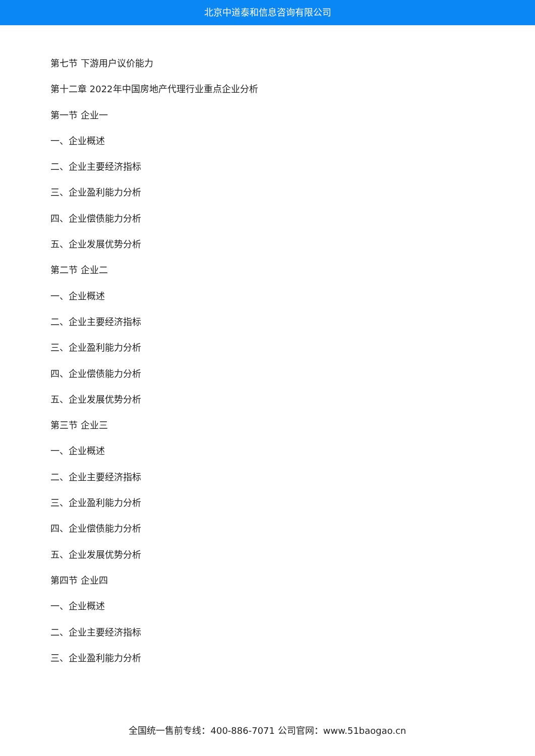北京中道泰和信息咨询有限公司
第七节 下游用户议价能力
第十二章 2022年中国房地产代理行业重点企业分析
第一节 企业一
一、企业概述
二、企业主要经济指标
三、企业盈利能力分析
四、企业偿债能力分析
五、企业发展优势分析
第二节 企业二
一、企业概述
二、企业主要经济指标
三、企业盈利能力分析
四、企业偿债能力分析
五、企业发展优势分析
第三节 企业三
一、企业概述
二、企业主要经济指标
三、企业盈利能力分析
四、企业偿债能力分析
五、企业发展优势分析
第四节 企业四
一、企业概述
二、企业主要经济指标
三、企业盈利能力分析
全国统一售前专线：400-886-7071 公司官网：www.51baogao.cn